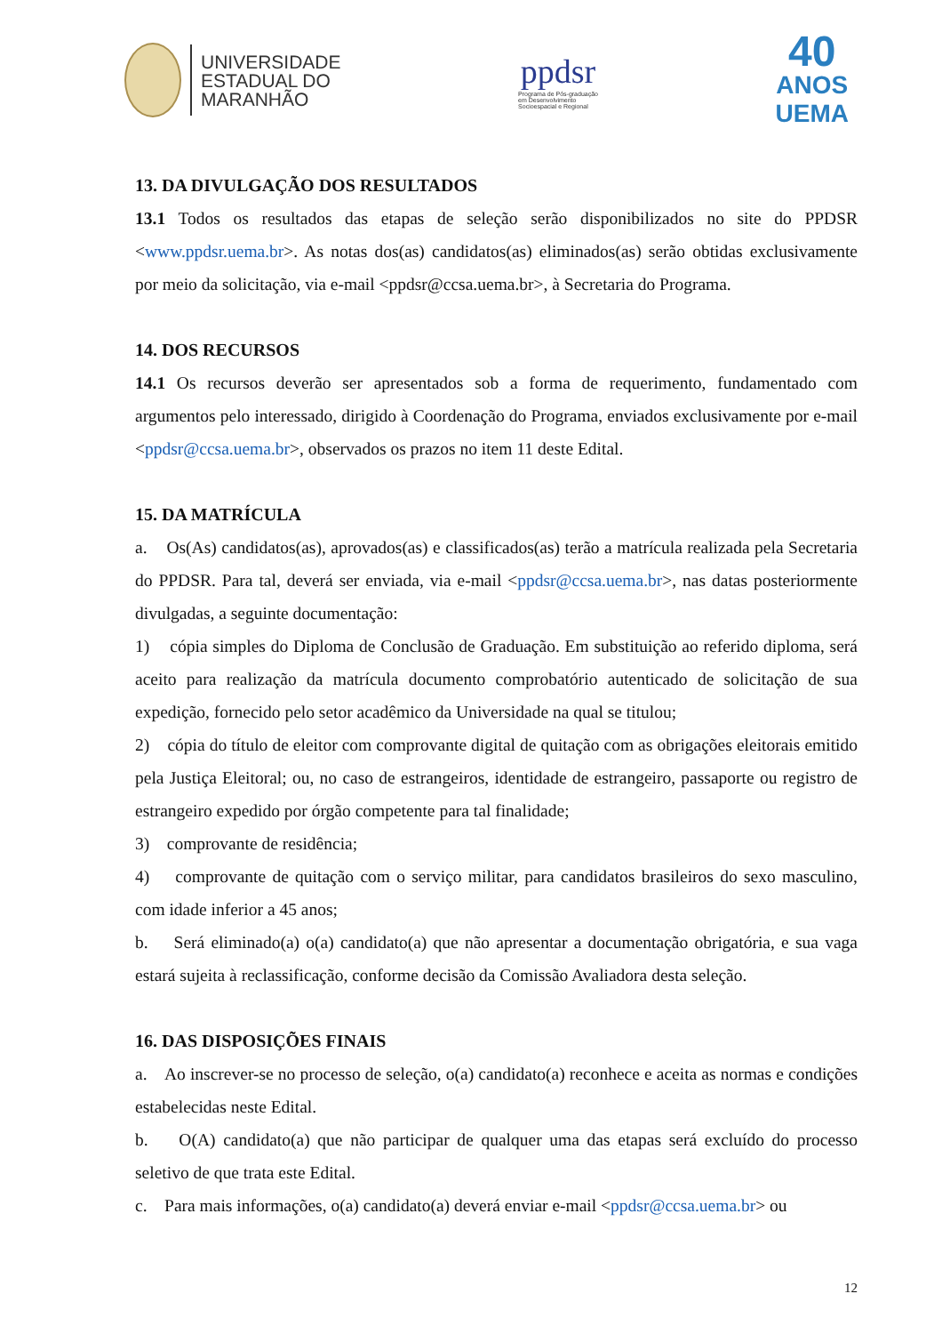UNIVERSIDADE
ESTADUAL DO
MARANHÃO
ppdsr
Programa de Pós-graduação
em Desenvolvimento
Socioespacial e Regional
40
ANOS
UEMA
13. DA DIVULGAÇÃO DOS RESULTADOS
13.1 Todos os resultados das etapas de seleção serão disponibilizados no site do PPDSR <www.ppdsr.uema.br>. As notas dos(as) candidatos(as) eliminados(as) serão obtidas exclusivamente por meio da solicitação, via e-mail <ppdsr@ccsa.uema.br>, à Secretaria do Programa.
14. DOS RECURSOS
14.1 Os recursos deverão ser apresentados sob a forma de requerimento, fundamentado com argumentos pelo interessado, dirigido à Coordenação do Programa, enviados exclusivamente por e-mail <ppdsr@ccsa.uema.br>, observados os prazos no item 11 deste Edital.
15. DA MATRÍCULA
a. Os(As) candidatos(as), aprovados(as) e classificados(as) terão a matrícula realizada pela Secretaria do PPDSR. Para tal, deverá ser enviada, via e-mail <ppdsr@ccsa.uema.br>, nas datas posteriormente divulgadas, a seguinte documentação:
1) cópia simples do Diploma de Conclusão de Graduação. Em substituição ao referido diploma, será aceito para realização da matrícula documento comprobatório autenticado de solicitação de sua expedição, fornecido pelo setor acadêmico da Universidade na qual se titulou;
2) cópia do título de eleitor com comprovante digital de quitação com as obrigações eleitorais emitido pela Justiça Eleitoral; ou, no caso de estrangeiros, identidade de estrangeiro, passaporte ou registro de estrangeiro expedido por órgão competente para tal finalidade;
3) comprovante de residência;
4) comprovante de quitação com o serviço militar, para candidatos brasileiros do sexo masculino, com idade inferior a 45 anos;
b. Será eliminado(a) o(a) candidato(a) que não apresentar a documentação obrigatória, e sua vaga estará sujeita à reclassificação, conforme decisão da Comissão Avaliadora desta seleção.
16. DAS DISPOSIÇÕES FINAIS
a. Ao inscrever-se no processo de seleção, o(a) candidato(a) reconhece e aceita as normas e condições estabelecidas neste Edital.
b. O(A) candidato(a) que não participar de qualquer uma das etapas será excluído do processo seletivo de que trata este Edital.
c. Para mais informações, o(a) candidato(a) deverá enviar e-mail <ppdsr@ccsa.uema.br> ou
12